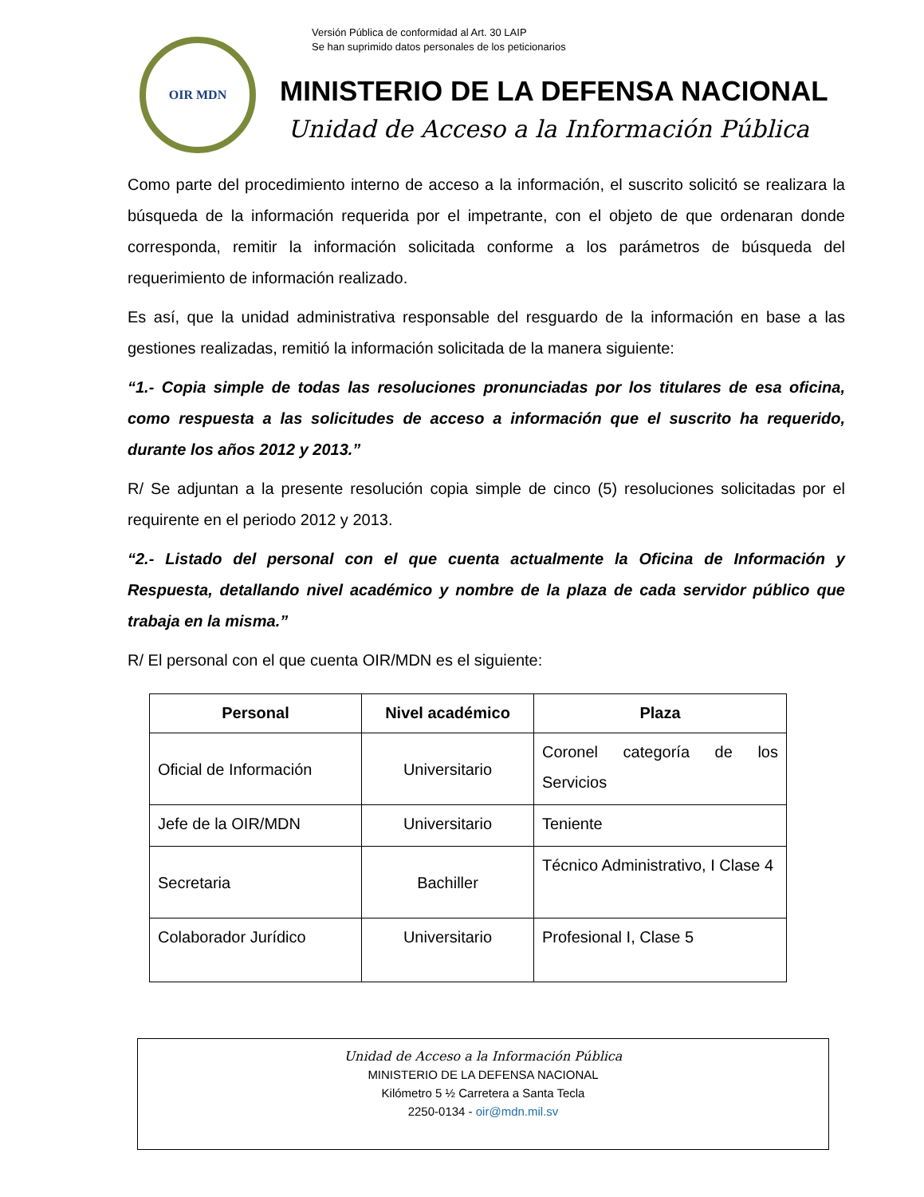OIR MDN
Versión Pública de conformidad al Art. 30 LAIP
Se han suprimido datos personales de los peticionarios
MINISTERIO DE LA DEFENSA NACIONAL
Unidad de Acceso a la Información Pública
Como parte del procedimiento interno de acceso a la información, el suscrito solicitó se realizara la búsqueda de la información requerida por el impetrante, con el objeto de que ordenaran donde corresponda, remitir la información solicitada conforme a los parámetros de búsqueda del requerimiento de información realizado.
Es así, que la unidad administrativa responsable del resguardo de la información en base a las gestiones realizadas, remitió la información solicitada de la manera siguiente:
“1.- Copia simple de todas las resoluciones pronunciadas por los titulares de esa oficina, como respuesta a las solicitudes de acceso a información que el suscrito ha requerido, durante los años 2012 y 2013.”
R/ Se adjuntan a la presente resolución copia simple de cinco (5) resoluciones solicitadas por el requirente en el periodo 2012 y 2013.
“2.- Listado del personal con el que cuenta actualmente la Oficina de Información y Respuesta, detallando nivel académico y nombre de la plaza de cada servidor público que trabaja en la misma.”
R/ El personal con el que cuenta OIR/MDN es el siguiente:
| Personal | Nivel académico | Plaza |
| --- | --- | --- |
| Oficial de Información | Universitario | Coronel categoría de los Servicios |
| Jefe de la OIR/MDN | Universitario | Teniente |
| Secretaria | Bachiller | Técnico Administrativo, I Clase 4 |
| Colaborador Jurídico | Universitario | Profesional I, Clase 5 |
Unidad de Acceso a la Información Pública
MINISTERIO DE LA DEFENSA NACIONAL
Kilómetro 5 ½ Carretera a Santa Tecla
2250-0134 - oir@mdn.mil.sv